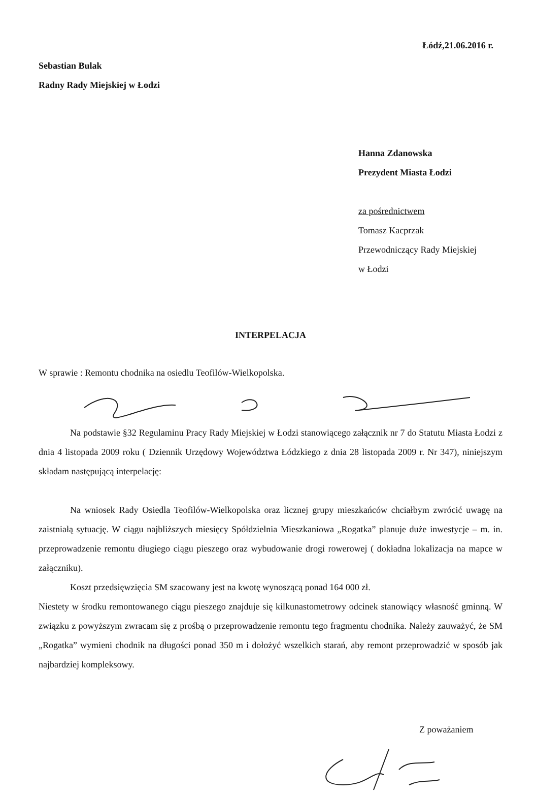Łódź,21.06.2016 r.
Sebastian Bulak
Radny Rady Miejskiej w Łodzi
Hanna Zdanowska
Prezydent Miasta Łodzi
za pośrednictwem
Tomasz Kacprzak
Przewodniczący Rady Miejskiej
w Łodzi
INTERPELACJA
W sprawie : Remontu chodnika na osiedlu Teofilów-Wielkopolska.
Na podstawie §32 Regulaminu Pracy Rady Miejskiej w Łodzi stanowiącego załącznik nr 7 do Statutu Miasta Łodzi z dnia 4 listopada 2009 roku ( Dziennik Urzędowy Województwa Łódzkiego z dnia 28 listopada 2009 r. Nr 347), niniejszym składam następującą interpelację:
Na wniosek Rady Osiedla Teofilów-Wielkopolska oraz licznej grupy mieszkańców chciałbym zwrócić uwagę na zaistniałą sytuację. W ciągu najbliższych miesięcy Spółdzielnia Mieszkaniowa „Rogatka” planuje duże inwestycje – m. in. przeprowadzenie remontu długiego ciągu pieszego oraz wybudowanie drogi rowerowej ( dokładna lokalizacja na mapce w załączniku).
Koszt przedsięwzięcia SM szacowany jest na kwotę wynoszącą ponad 164 000 zł.
Niestety w środku remontowanego ciągu pieszego znajduje się kilkunastometrowy odcinek stanowiący własność gminną. W związku z powyższym zwracam się z prośbą o przeprowadzenie remontu tego fragmentu chodnika. Należy zauważyć, że SM „Rogatka” wymieni chodnik na długości ponad 350 m i dołożyć wszelkich starań, aby remont przeprowadzić w sposób jak najbardziej kompleksowy.
Z poważaniem